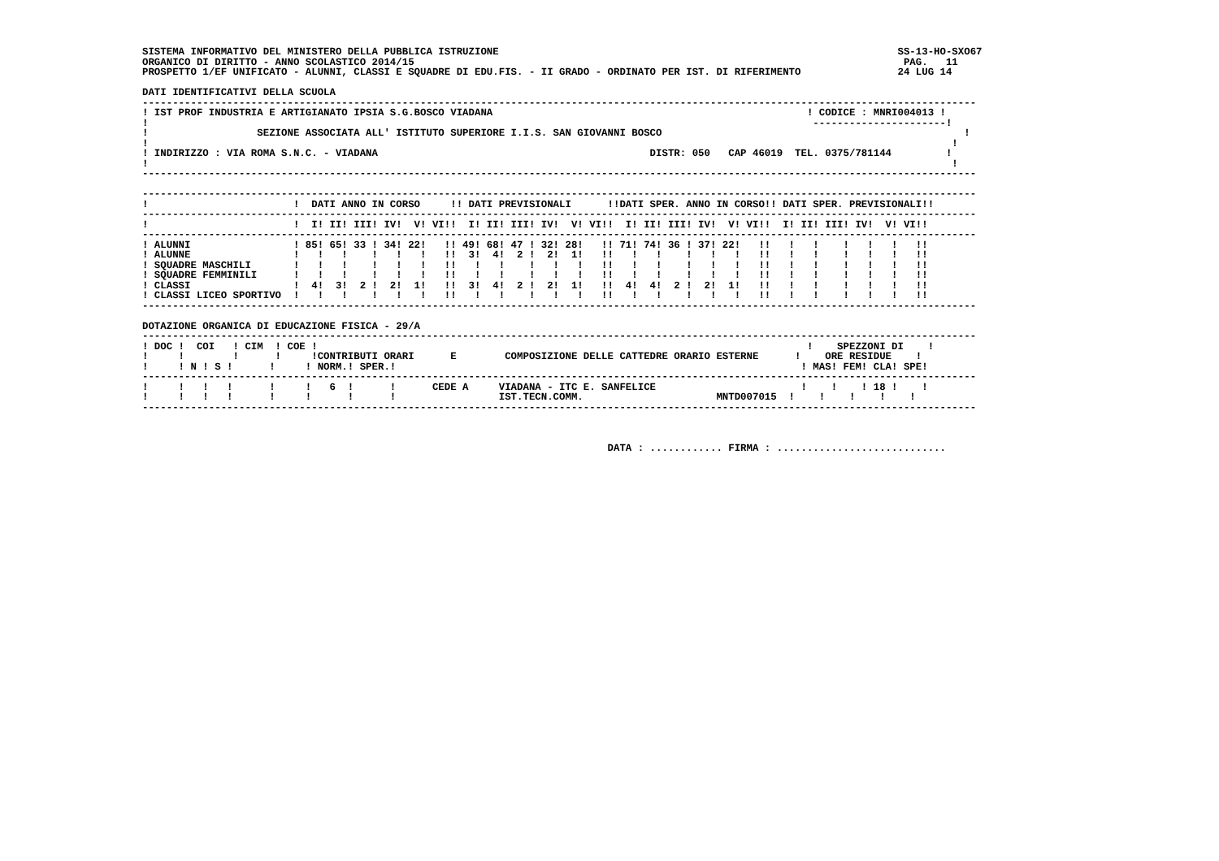SISTEMA INFORMATIVO DEL MINISTERO DELLA PUBBLICA ISTRUZIONE                                                                  SS-13-HO-SXO67
ORGANICO DI DIRITTO - ANNO SCOLASTICO 2014/15                                                                                 PAG.   11
PROSPETTO 1/EF UNIFICATO - ALUNNI, CLASSI E SQUADRE DI EDU.FIS. - II GRADO - ORDINATO PER IST. DI RIFERIMENTO                24 LUG 14

DATI IDENTIFICATIVI DELLA SCUOLA
------------------------------------------------------------------------------------------------------------------------------------------
! IST PROF INDUSTRIA E ARTIGIANATO IPSIA S.G.BOSCO VIADANA                                                    ! CODICE : MNRI004013 !
!                                                                                                              ----------------------!
!                  SEZIONE ASSOCIATA ALL' ISTITUTO SUPERIORE I.I.S. SAN GIOVANNI BOSCO                                                  !
!                                                                                                                                     !
! INDIRIZZO : VIA ROMA S.N.C. - VIADANA                                             DISTR: 050   CAP 46019  TEL. 0375/781144         !
!                                                                                                                                     !
------------------------------------------------------------------------------------------------------------------------------------------

------------------------------------------------------------------------------------------------------------------------------------------
!                        !  DATI ANNO IN CORSO     !! DATI PREVISIONALI      !!DATI SPER. ANNO IN CORSO!! DATI SPER. PREVISIONALI!!
------------------------------------------------------------------------------------------------------------------------------------------
!                        !  I! II! III! IV!  V! VI!!  I! II! III! IV!  V! VI!!  I! II! III! IV!  V! VI!!  I! II! III! IV!  V! VI!!
------------------------------------------------------------------------------------------------------------------------------------------
! ALUNNI                 ! 85! 65! 33 ! 34! 22!   !! 49! 68! 47 ! 32! 28!   !! 71! 74! 36 ! 37! 22!   !!   !   !    !   !   !   !!
! ALUNNE                 !   !   !    !   !   !   !!  3!  4!  2 !  2!  1!   !!   !   !    !   !   !   !!   !   !    !   !   !   !!
! SQUADRE MASCHILI       !   !   !    !   !   !   !!   !   !    !   !   !   !!   !   !    !   !   !   !!   !   !    !   !   !   !!
! SQUADRE FEMMINILI      !   !   !    !   !   !   !!   !   !    !   !   !   !!   !   !    !   !   !   !!   !   !    !   !   !   !!
! CLASSI                 !  4!  3!  2 !  2!  1!   !!  3!  4!  2 !  2!  1!   !!  4!  4!  2 !  2!  1!   !!   !   !    !   !   !   !!
! CLASSI LICEO SPORTIVO  !   !   !    !   !   !   !!   !   !    !   !   !   !!   !   !    !   !   !   !!   !   !    !   !   !   !!
------------------------------------------------------------------------------------------------------------------------------------------

DOTAZIONE ORGANICA DI EDUCAZIONE FISICA - 29/A
------------------------------------------------------------------------------------------------------------------------------------------
! DOC !  COI   ! CIM  ! COE !                                                                                 !    SPEZZONI DI    !
!     !        !      !     !CONTRIBUTI ORARI      E        COMPOSIZIONE DELLE CATTEDRE ORARIO ESTERNE      !    ORE RESIDUE    !
!     ! N ! S !      !     ! NORM.! SPER.!                                                                   ! MAS! FEM! CLA! SPE!
------------------------------------------------------------------------------------------------------------------------------------------
!     !   !   !      !     !   6  !      !      CEDE A     VIADANA - ITC E. SANFELICE                        !    !    ! 18 !    !
!     !   !   !      !     !      !      !                 IST.TECN.COMM.                      MNTD007015  !    !    !    !    !
------------------------------------------------------------------------------------------------------------------------------------------



                                                                             DATA : ............ FIRMA : ............................